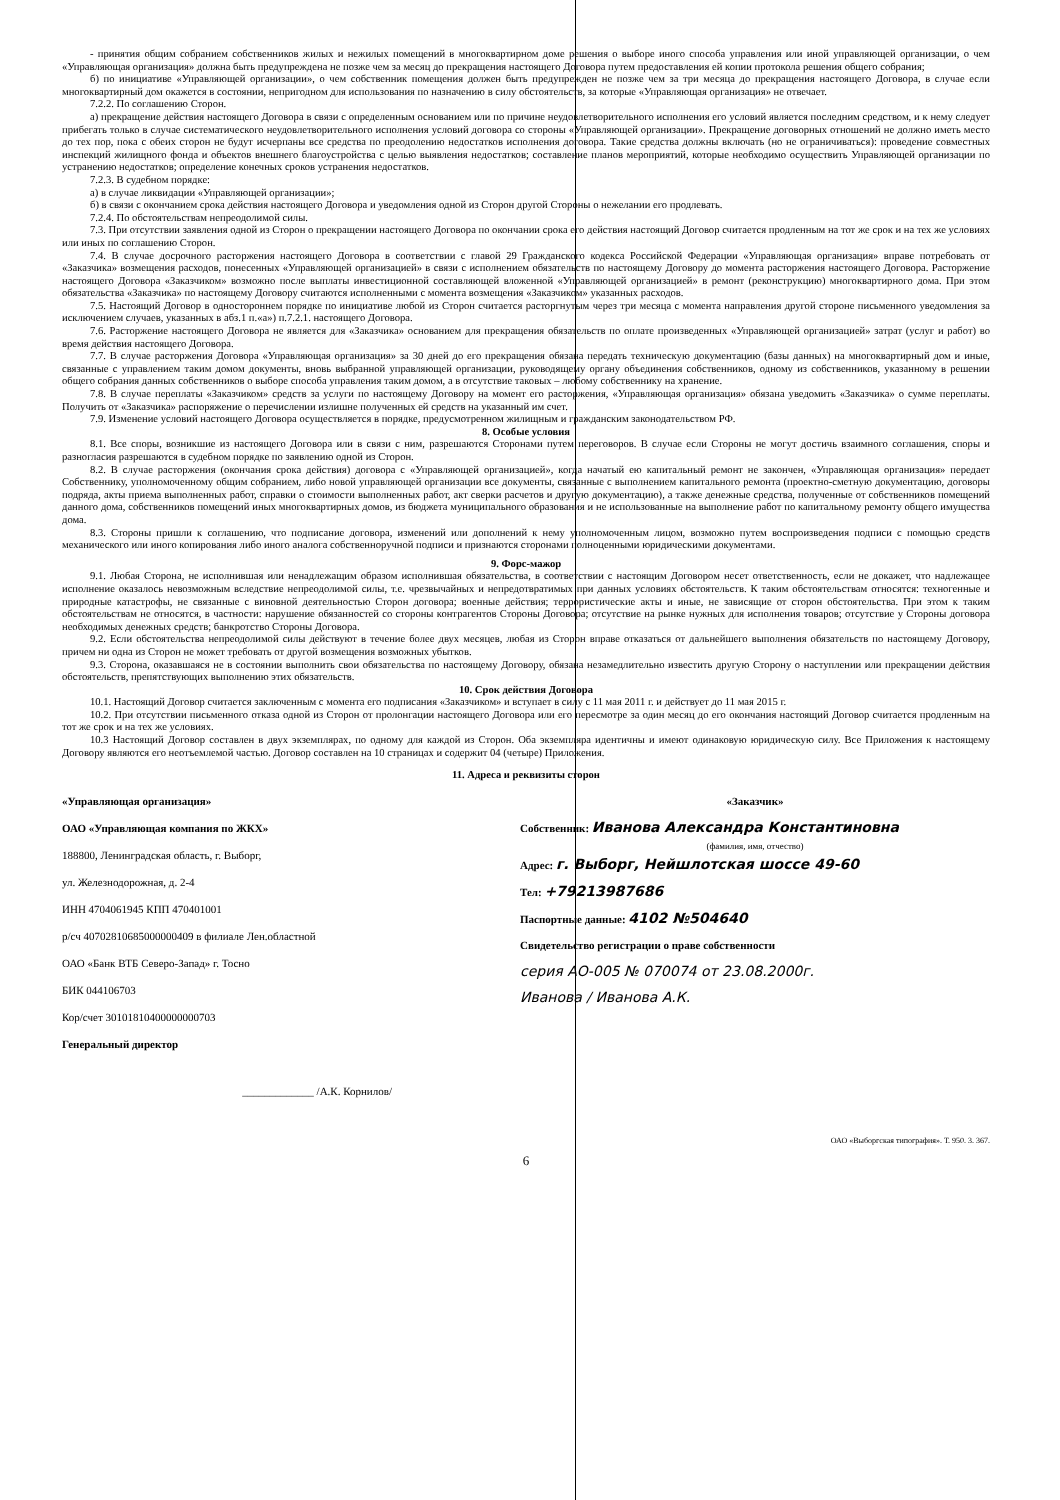- принятия общим собранием собственников жилых и нежилых помещений в многоквартирном доме решения о выборе иного способа управления или иной управляющей организации, о чем «Управляющая организация» должна быть предупреждена не позже чем за месяц до прекращения настоящего Договора путем предоставления ей копии протокола решения общего собрания;
б) по инициативе «Управляющей организации», о чем собственник помещения должен быть предупрежден не позже чем за три месяца до прекращения настоящего Договора, в случае если многоквартирный дом окажется в состоянии, непригодном для использования по назначению в силу обстоятельств, за которые «Управляющая организация» не отвечает.
7.2.2. По соглашению Сторон.
а) прекращение действия настоящего Договора в связи с определенным основанием или по причине неудовлетворительного исполнения его условий является последним средством, и к нему следует прибегать только в случае систематического неудовлетворительного исполнения условий договора со стороны «Управляющей организации». Прекращение договорных отношений не должно иметь место до тех пор, пока с обеих сторон не будут исчерпаны все средства по преодолению недостатков исполнения договора. Такие средства должны включать (но не ограничиваться): проведение совместных инспекций жилищного фонда и объектов внешнего благоустройства с целью выявления недостатков; составление планов мероприятий, которые необходимо осуществить Управляющей организации по устранению недостатков; определение конечных сроков устранения недостатков.
7.2.3. В судебном порядке:
а) в случае ликвидации «Управляющей организации»;
б) в связи с окончанием срока действия настоящего Договора и уведомления одной из Сторон другой Стороны о нежелании его продлевать.
7.2.4. По обстоятельствам непреодолимой силы.
7.3. При отсутствии заявления одной из Сторон о прекращении настоящего Договора по окончании срока его действия настоящий Договор считается продленным на тот же срок и на тех же условиях или иных по соглашению Сторон.
7.4. В случае досрочного расторжения настоящего Договора в соответствии с главой 29 Гражданского кодекса Российской Федерации «Управляющая организация» вправе потребовать от «Заказчика» возмещения расходов, понесенных «Управляющей организацией» в связи с исполнением обязательств по настоящему Договору до момента расторжения настоящего Договора. Расторжение настоящего Договора «Заказчиком» возможно после выплаты инвестиционной составляющей вложенной «Управляющей организацией» в ремонт (реконструкцию) многоквартирного дома. При этом обязательства «Заказчика» по настоящему Договору считаются исполненными с момента возмещения «Заказчиком» указанных расходов.
7.5. Настоящий Договор в одностороннем порядке по инициативе любой из Сторон считается расторгнутым через три месяца с момента направления другой стороне письменного уведомления за исключением случаев, указанных в абз.1 п.«а») п.7.2.1. настоящего Договора.
7.6. Расторжение настоящего Договора не является для «Заказчика» основанием для прекращения обязательств по оплате произведенных «Управляющей организацией» затрат (услуг и работ) во время действия настоящего Договора.
7.7. В случае расторжения Договора «Управляющая организация» за 30 дней до его прекращения обязана передать техническую документацию (базы данных) на многоквартирный дом и иные, связанные с управлением таким домом документы, вновь выбранной управляющей организации, руководящему органу объединения собственников, одному из собственников, указанному в решении общего собрания данных собственников о выборе способа управления таким домом, а в отсутствие таковых – любому собственнику на хранение.
7.8. В случае переплаты «Заказчиком» средств за услуги по настоящему Договору на момент его расторжения, «Управляющая организация» обязана уведомить «Заказчика» о сумме переплаты. Получить от «Заказчика» распоряжение о перечислении излишне полученных ей средств на указанный им счет.
7.9. Изменение условий настоящего Договора осуществляется в порядке, предусмотренном жилищным и гражданским законодательством РФ.
8. Особые условия
8.1. Все споры, возникшие из настоящего Договора или в связи с ним, разрешаются Сторонами путем переговоров. В случае если Стороны не могут достичь взаимного соглашения, споры и разногласия разрешаются в судебном порядке по заявлению одной из Сторон.
8.2. В случае расторжения (окончания срока действия) договора с «Управляющей организацией», когда начатый ею капитальный ремонт не закончен, «Управляющая организация» передает Собственнику, уполномоченному общим собранием, либо новой управляющей организации все документы, связанные с выполнением капитального ремонта (проектно-сметную документацию, договоры подряда, акты приема выполненных работ, справки о стоимости выполненных работ, акт сверки расчетов и другую документацию), а также денежные средства, полученные от собственников помещений данного дома, собственников помещений иных многоквартирных домов, из бюджета муниципального образования и не использованные на выполнение работ по капитальному ремонту общего имущества дома.
8.3. Стороны пришли к соглашению, что подписание договора, изменений или дополнений к нему уполномоченным лицом, возможно путем воспроизведения подписи с помощью средств механического или иного копирования либо иного аналога собственноручной подписи и признаются сторонами полноценными юридическими документами.
9. Форс-мажор
9.1. Любая Сторона, не исполнившая или ненадлежащим образом исполнившая обязательства, в соответствии с настоящим Договором несет ответственность, если не докажет, что надлежащее исполнение оказалось невозможным вследствие непреодолимой силы, т.е. чрезвычайных и непредотвратимых при данных условиях обстоятельств. К таким обстоятельствам относятся: техногенные и природные катастрофы, не связанные с виновной деятельностью Сторон договора; военные действия; террористические акты и иные, не зависящие от сторон обстоятельства. При этом к таким обстоятельствам не относятся, в частности: нарушение обязанностей со стороны контрагентов Стороны Договора; отсутствие на рынке нужных для исполнения товаров; отсутствие у Стороны договора необходимых денежных средств; банкротство Стороны Договора.
9.2. Если обстоятельства непреодолимой силы действуют в течение более двух месяцев, любая из Сторон вправе отказаться от дальнейшего выполнения обязательств по настоящему Договору, причем ни одна из Сторон не может требовать от другой возмещения возможных убытков.
9.3. Сторона, оказавшаяся не в состоянии выполнить свои обязательства по настоящему Договору, обязана незамедлительно известить другую Сторону о наступлении или прекращении действия обстоятельств, препятствующих выполнению этих обязательств.
10. Срок действия Договора
10.1. Настоящий Договор считается заключенным с момента его подписания «Заказчиком» и вступает в силу с 11 мая 2011 г. и действует до 11 мая 2015 г.
10.2. При отсутствии письменного отказа одной из Сторон от пролонгации настоящего Договора или его пересмотре за один месяц до его окончания настоящий Договор считается продленным на тот же срок и на тех же условиях.
10.3 Настоящий Договор составлен в двух экземплярах, по одному для каждой из Сторон. Оба экземпляра идентичны и имеют одинаковую юридическую силу. Все Приложения к настоящему Договору являются его неотъемлемой частью. Договор составлен на 10 страницах и содержит 04 (четыре) Приложения.
11. Адреса и реквизиты сторон
«Управляющая организация»
ОАО «Управляющая компания по ЖКХ»
188800, Ленинградская область, г. Выборг,
ул. Железнодорожная, д. 2-4
ИНН 4704061945 КПП 470401001
р/сч 40702810685000000409 в филиале Лен.областной
ОАО «Банк ВТБ Северо-Запад» г. Тосно
БИК 044106703
Кор/счет 30101810400000000703
Генеральный директор
_____________ /А.К. Корнилов/
«Заказчик»
Собственник: Иванова Александра Константиновна
(фамилия, имя, отчество)
Адрес: г. Выборг, Нейшлотская шоссе 49-60
Тел: +79213987686
Паспортные данные: 4102 №504640
Свидетельство регистрации о праве собственности
серия АО-005 № 070074 от 23.08.2000г.
Иванова / Иванова А.К.
ОАО «Выборгская типография». Т. 950. 3. 367.
6